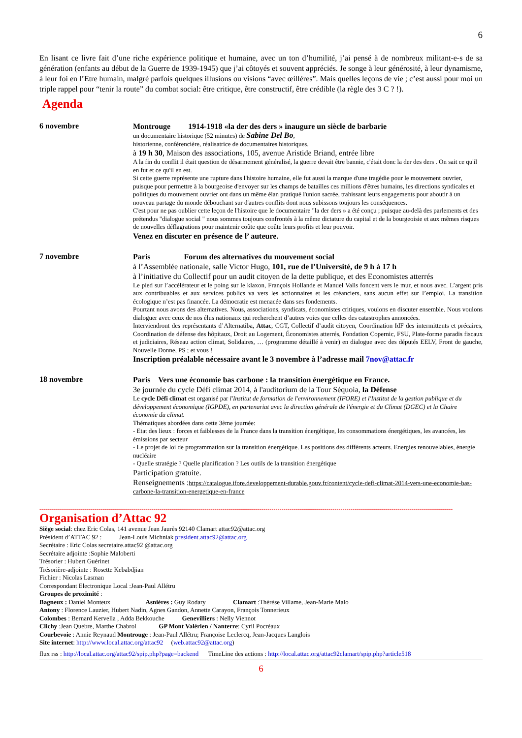6
En lisant ce livre fait d’une riche expérience politique et humaine, avec un ton d’humilité, j’ai pensé à de nombreux militant-e-s de sa génération (enfants au début de la Guerre de 1939-1945) que j’ai côtoyés et souvent appréciés. Je songe à leur générosité, à leur dynamisme, à leur foi en l’Etre humain, malgré parfois quelques illusions ou visions “avec œillères”. Mais quelles leçons de vie ; c’est aussi pour moi un triple rappel pour “tenir la route” du combat social: être critique, être constructif, être crédible (la règle des 3 C ? !).
Agenda
6 novembre
Montrouge 1914-1918 «la der des ders » inaugure un siècle de barbarie
un documentaire historique (52 minutes) de Sabine Del Bo,
historienne, conférencière, réalisatrice de documentaires historiques.
à 19 h 30, Maison des associations, 105, avenue Aristide Briand, entrée libre
A la fin du conflit il était question de désarmement généralisé, la guerre devait être bannie, c'était donc la der des ders . On sait ce qu'il en fut et ce qu'il en est.
Si cette guerre représente une rupture dans l'histoire humaine, elle fut aussi la marque d'une tragédie pour le mouvement ouvrier, puisque pour permettre à la bourgeoise d'envoyer sur les champs de batailles ces millions d'êtres humains, les directions syndicales et politiques du mouvement ouvrier ont dans un même élan pratiqué l'union sacrée, trahissant leurs engagements pour aboutir à un nouveau partage du monde débouchant sur d'autres conflits dont nous subissons toujours les conséquences.
C'est pour ne pas oublier cette leçon de l'histoire que le documentaire "la der ders » a été conçu ; puisque au-delà des parlements et des prétendus "dialogue social " nous sommes toujours confrontés à la même dictature du capital et de la bourgeoisie et aux mêmes risques de nouvelles déflagrations pour maintenir coûte que coûte leurs profits et leur pouvoir.
Venez en discuter en présence de l’ auteure.
7 novembre
Paris Forum des alternatives du mouvement social
à l’Assemblée nationale, salle Victor Hugo, 101, rue de l’Université, de 9 h à 17 h
à l’initiative du Collectif pour un audit citoyen de la dette publique, et des Economistes atterrés
Le pied sur l’accélérateur et le poing sur le klaxon, François Hollande et Manuel Valls foncent vers le mur, et nous avec. L’argent pris aux contribuables et aux services publics va vers les actionnaires et les créanciers, sans aucun effet sur l’emploi. La transition écologique n’est pas financée. La démocratie est menacée dans ses fondements.
Pourtant nous avons des alternatives. Nous, associations, syndicats, économistes critiques, voulons en discuter ensemble. Nous voulons dialoguer avec ceux de nos élus nationaux qui recherchent d’autres voies que celles des catastrophes annoncées.
Interviendront des représentants d’Alternatiba, Attac, CGT, Collectif d’audit citoyen, Coordination IdF des intermittents et précaires, Coordination de défense des hôpitaux, Droit au Logement, Économistes atterrés, Fondation Copernic, FSU, Plate-forme paradis fiscaux et judiciaires, Réseau action climat, Solidaires, … (programme détaillé à venir) en dialogue avec des députés EELV, Front de gauche, Nouvelle Donne, PS ; et vous !
Inscription préalable nécessaire avant le 3 novembre à l’adresse mail 7nov@attac.fr
18 novembre
Paris Vers une économie bas carbone : la transition énergétique en France.
3e journée du cycle Défi climat 2014, à l'auditorium de la Tour Séquoia, la Défense
Le cycle Défi climat est organisé par l'Institut de formation de l'environnement (IFORE) et l'Institut de la gestion publique et du développement économique (IGPDE), en partenariat avec la direction générale de l'énergie et du Climat (DGEC) et la Chaire économie du climat.
Thématiques abordées dans cette 3ème journée:
- Etat des lieux : forces et faiblesses de la France dans la transition énergétique, les consommations énergétiques, les avancées, les émissions par secteur
- Le projet de loi de programmation sur la transition énergétique. Les positions des différents acteurs. Energies renouvelables, énergie nucléaire
- Quelle stratégie ? Quelle planification ? Les outils de la transition énergétique
Participation gratuite.
Renseignements : https://catalogue.ifore.developpement-durable.gouv.fr/content/cycle-defi-climat-2014-vers-une-economie-bas-carbone-la-transition-energetique-en-france
------------------------------------------------------------------------------------------------------------------------------------------------------------------------------------------------------------------
Organisation d’Attac 92
Siège social: chez Eric Colas, 141 avenue Jean Jaurès 92140 Clamart attac92@attac.org
Président d’ATTAC 92 : Jean-Louis Michniak president.attac92@attac.org
Secrétaire : Eric Colas secretaire.attac92 @attac.org
Secrétaire adjointe :Sophie Maloberti
Trésorier : Hubert Guérinet
Trésorière-adjointe : Rosette Kebabdjian
Fichier : Nicolas Lasman
Correspondant Electronique Local :Jean-Paul Allétru
Groupes de proximité :
Bagneux : Daniel Monteux Asnières : Guy Rodary Clamart :Thérèse Villame, Jean-Marie Malo
Antony : Florence Lauzier, Hubert Nadin, Agnes Gandon, Annette Carayon, François Tonnerieux
Colombes : Bernard Kervella , Adda Bekkouche Genevilliers : Nelly Viennot
Clichy :Jean Quebre, Marthe Chabrol GP Mont Valérien / Nanterre: Cyril Pocréaux
Courbevoie : Annie Reynaud Montrouge : Jean-Paul Allétru; Françoise Leclercq, Jean-Jacques Langlois
Site internet: http://www.local.attac.org/attac92 (web.attac92@attac.org)
flux rss : http://local.attac.org/attac92/spip.php?page=backend TimeLine des actions : http://local.attac.org/attac92clamart/spip.php?article518
6